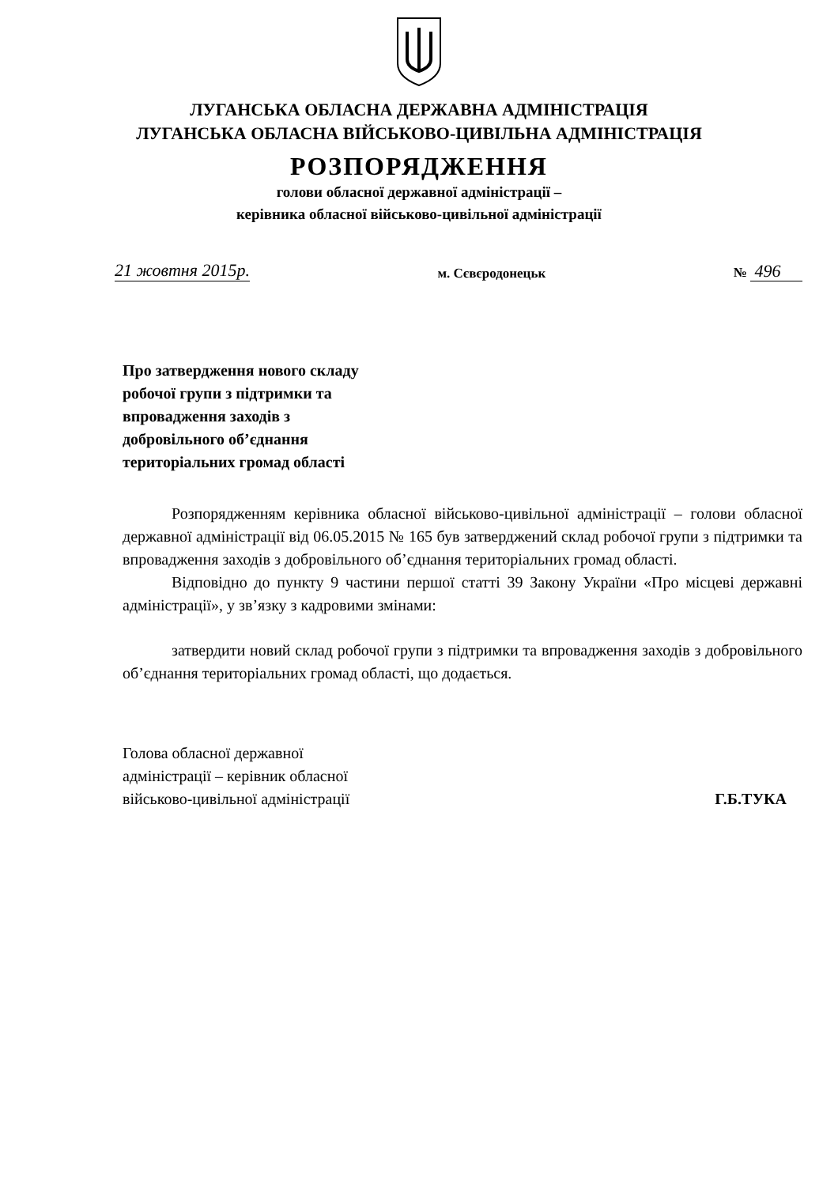ЛУГАНСЬКА ОБЛАСНА ДЕРЖАВНА АДМІНІСТРАЦІЯ
ЛУГАНСЬКА ОБЛАСНА ВІЙСЬКОВО-ЦИВІЛЬНА АДМІНІСТРАЦІЯ
РОЗПОРЯДЖЕННЯ
голови обласної державної адміністрації –
керівника обласної військово-цивільної адміністрації
21 жовтня 2015р. м. Сєвєродонецьк № 496
Про затвердження нового складу
робочої групи з підтримки та
впровадження заходів з
добровільного об’єднання
територіальних громад області
Розпорядженням керівника обласної військово-цивільної адміністрації – голови обласної державної адміністрації від 06.05.2015 № 165 був затверджений склад робочої групи з підтримки та впровадження заходів з добровільного об’єднання територіальних громад області.
Відповідно до пункту 9 частини першої статті 39 Закону України «Про місцеві державні адміністрації», у зв’язку з кадровими змінами:
затвердити новий склад робочої групи з підтримки та впровадження заходів з добровільного об’єднання територіальних громад області, що додається.
Голова обласної державної
адміністрації – керівник обласної
військово-цивільної адміністрації
Г.Б.ТУКА